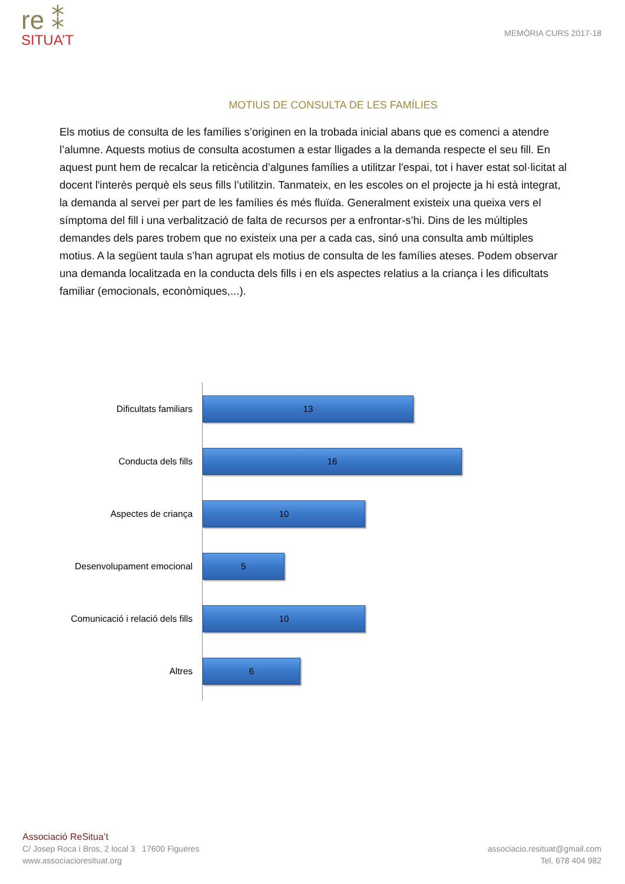re ⁑
SITUA’T
MEMÒRIA CURS 2017-18
MOTIUS DE CONSULTA DE LES FAMÍLIES
Els motius de consulta de les famílies s’originen en la trobada inicial abans que es comenci a atendre l’alumne. Aquests motius de consulta acostumen a estar lligades a la demanda respecte el seu fill. En aquest punt hem de recalcar la reticència d’algunes famílies a utilitzar l'espai, tot i haver estat sol·licitat al docent l'interès perquè els seus fills l’utilitzin. Tanmateix, en les escoles on el projecte ja hi està integrat, la demanda al servei per part de les famílies és més fluïda. Generalment existeix una queixa vers el símptoma del fill i una verbalització de falta de recursos per a enfrontar-s’hi. Dins de les múltiples demandes dels pares trobem que no existeix una per a cada cas, sinó una consulta amb múltiples motius. A la següent taula s’han agrupat els motius de consulta de les famílies ateses. Podem observar una demanda localitzada en la conducta dels fills i en els aspectes relatius a la criança i les dificultats familiar (emocionals, econòmiques,...).
Dificultats familiars
13
Conducta dels fills
16
Aspectes de criança
10
Desenvolupament emocional
5
Comunicació i relació dels fills
10
Altres
6
Associació ReSitua’t
C/ Josep Roca i Bros, 2 local 3 17600 Figueres
www.associacioresituat.org
associacio.resituat@gmail.com
Tel. 678 404 982